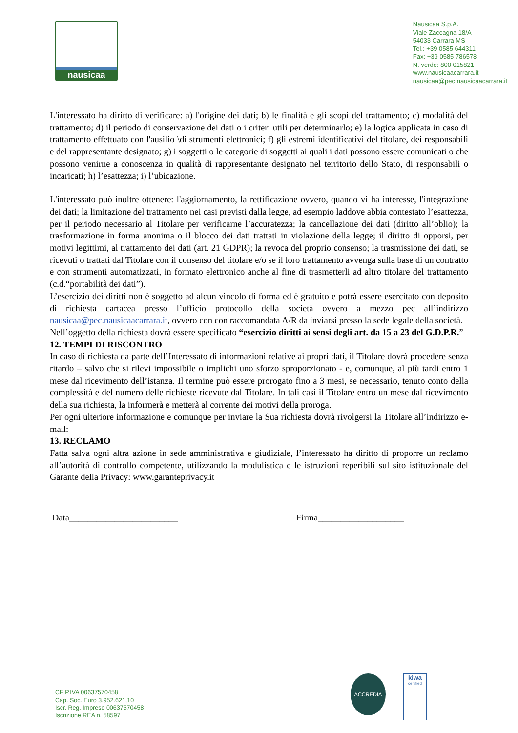nausicaa
Nausicaa S.p.A.
Viale Zaccagna 18/A
54033 Carrara MS
Tel.: +39 0585 644311
Fax: +39 0585 786578
N. verde: 800 015821
www.nausicaacarrara.it
nausicaa@pec.nausicaacarrara.it
L'interessato ha diritto di verificare: a) l'origine dei dati; b) le finalità e gli scopi del trattamento; c) modalità del trattamento; d) il periodo di conservazione dei dati o i criteri utili per determinarlo; e) la logica applicata in caso di trattamento effettuato con l'ausilio \di strumenti elettronici; f) gli estremi identificativi del titolare, dei responsabili e del rappresentante designato; g) i soggetti o le categorie di soggetti ai quali i dati possono essere comunicati o che possono venirne a conoscenza in qualità di rappresentante designato nel territorio dello Stato, di responsabili o incaricati; h) l’esattezza; i) l’ubicazione.
L'interessato può inoltre ottenere: l'aggiornamento, la rettificazione ovvero, quando vi ha interesse, l'integrazione dei dati; la limitazione del trattamento nei casi previsti dalla legge, ad esempio laddove abbia contestato l’esattezza, per il periodo necessario al Titolare per verificarne l’accuratezza; la cancellazione dei dati (diritto all’oblio); la trasformazione in forma anonima o il blocco dei dati trattati in violazione della legge; il diritto di opporsi, per motivi legittimi, al trattamento dei dati (art. 21 GDPR); la revoca del proprio consenso; la trasmissione dei dati, se ricevuti o trattati dal Titolare con il consenso del titolare e/o se il loro trattamento avvenga sulla base di un contratto e con strumenti automatizzati, in formato elettronico anche al fine di trasmetterli ad altro titolare del trattamento (c.d.“portabilità dei dati”).
L’esercizio dei diritti non è soggetto ad alcun vincolo di forma ed è gratuito e potrà essere esercitato con deposito di richiesta cartacea presso l’ufficio protocollo della società ovvero a mezzo pec all’indirizzo nausicaa@pec.nausicaacarrara.it, ovvero con con raccomandata A/R da inviarsi presso la sede legale della società.
Nell’oggetto della richiesta dovrà essere specificato “esercizio diritti ai sensi degli art. da 15 a 23 del G.D.P.R.”
12. TEMPI DI RISCONTRO
In caso di richiesta da parte dell’Interessato di informazioni relative ai propri dati, il Titolare dovrà procedere senza ritardo – salvo che si rilevi impossibile o implichi uno sforzo sproporzionato - e, comunque, al più tardi entro 1 mese dal ricevimento dell’istanza. Il termine può essere prorogato fino a 3 mesi, se necessario, tenuto conto della complessità e del numero delle richieste ricevute dal Titolare. In tali casi il Titolare entro un mese dal ricevimento della sua richiesta, la informerà e metterà al corrente dei motivi della proroga.
Per ogni ulteriore informazione e comunque per inviare la Sua richiesta dovrà rivolgersi la Titolare all’indirizzo e-mail:
13. RECLAMO
Fatta salva ogni altra azione in sede amministrativa e giudiziale, l’interessato ha diritto di proporre un reclamo all’autorità di controllo competente, utilizzando la modulistica e le istruzioni reperibili sul sito istituzionale del Garante della Privacy: www.garanteprivacy.it
Data________________________ Firma___________________
CF P.IVA 00637570458
Cap. Soc. Euro 3.952.621,10
Iscr. Reg. Imprese 00637570458
Iscrizione REA n. 58597
ACCREDIA
kiwa
certified